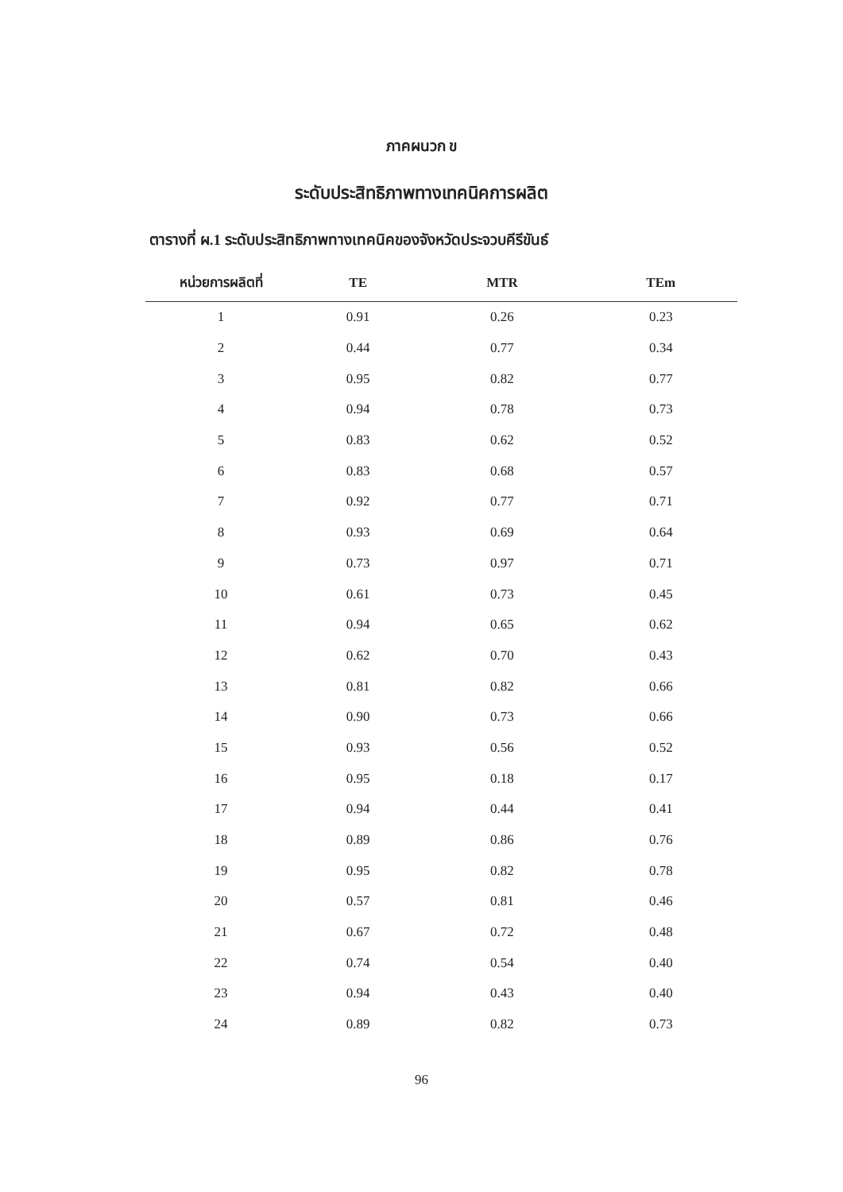ภาคผนวก ข
ระดับประสิทธิภาพทางเทคนิคการผลิต
ตารางที่ ผ.1 ระดับประสิทธิภาพทางเทคนิคของจังหวัดประจวบคีรีขันธ์
| หน่วยการผลิตที่ | TE | MTR | TEm |
| --- | --- | --- | --- |
| 1 | 0.91 | 0.26 | 0.23 |
| 2 | 0.44 | 0.77 | 0.34 |
| 3 | 0.95 | 0.82 | 0.77 |
| 4 | 0.94 | 0.78 | 0.73 |
| 5 | 0.83 | 0.62 | 0.52 |
| 6 | 0.83 | 0.68 | 0.57 |
| 7 | 0.92 | 0.77 | 0.71 |
| 8 | 0.93 | 0.69 | 0.64 |
| 9 | 0.73 | 0.97 | 0.71 |
| 10 | 0.61 | 0.73 | 0.45 |
| 11 | 0.94 | 0.65 | 0.62 |
| 12 | 0.62 | 0.70 | 0.43 |
| 13 | 0.81 | 0.82 | 0.66 |
| 14 | 0.90 | 0.73 | 0.66 |
| 15 | 0.93 | 0.56 | 0.52 |
| 16 | 0.95 | 0.18 | 0.17 |
| 17 | 0.94 | 0.44 | 0.41 |
| 18 | 0.89 | 0.86 | 0.76 |
| 19 | 0.95 | 0.82 | 0.78 |
| 20 | 0.57 | 0.81 | 0.46 |
| 21 | 0.67 | 0.72 | 0.48 |
| 22 | 0.74 | 0.54 | 0.40 |
| 23 | 0.94 | 0.43 | 0.40 |
| 24 | 0.89 | 0.82 | 0.73 |
96